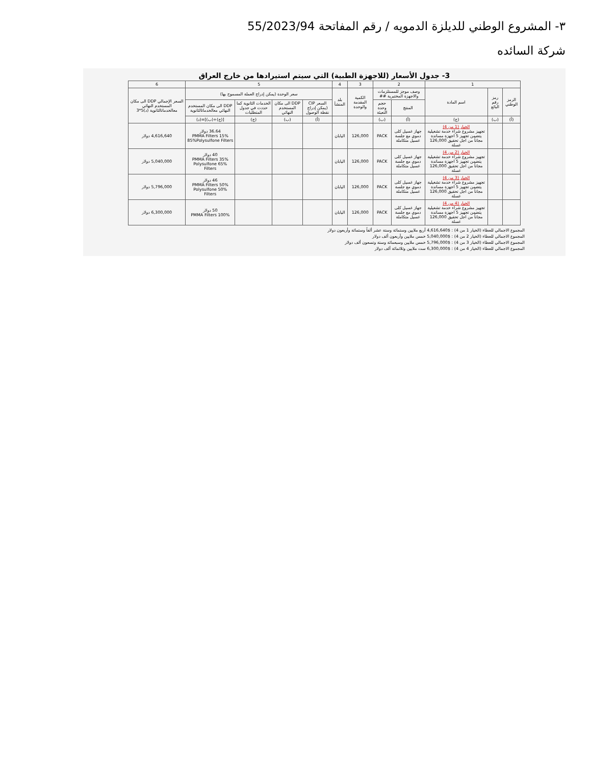٣- المشروع الوطني للديلزة الدمويه / رقم المفاتحة 55/2023/94
شركة السائده
3- جدول الأسعار (للاجهزة الطبية) التي سيتم استيرادها من خارج العراق
| 1 | | | 2 | | 3 | 4 | 5 | | | | 6 |
| --- | --- | --- | --- | --- | --- | --- | --- | --- | --- | --- | --- |
| الرمز الوطني | رمز رقم البائع | اسم المادة | وصف موجز للمستلزمات والاجهزة المختبرية ## | | الكمية المقدمة والوحدة | بلد المنشأ | سعر الوحدة (يمكن إدراج العملة المسموح بها) | | | | السعر الإجمالي DDP الى مكان المستخدم النهائي معالخدماتالثانوية (د)5*3 |
| | | | المنتج | حجم وحدة التعبئة | | | السعر CIP (يمكن إدراج نقطة الوصول | DDP الى مكان المستخدم النهائي | الخدمات الثانوية كما حددت في جدول المتطلبات | DDP الى مكان المستخدم النهائي معالخدماتالثانوية | |
| (أ) | (ب) | (ج) | (أ) | (ب) | | | (أ) | (ب) | (ج) | [(ج)+(ب)]=(د) | |
| | | الخيار (1 من 4) تجهيز مشروع شراء خدمة تشغيلية يتضمن تجهيز 5 اجهزة مساندة مجاناً من اجل تحقيق 126,000 غسلة | جهاز غسيل كلى دموي مع جلسة غسيل متكاملة | PACK | 126,000 | اليابان | | | | 36.64 دولار 15% PMMA Filters 85%Polysulfone Filters | 4,616,640 دولار |
| | | الخيار (2 من 4) تجهيز مشروع شراء خدمة تشغيلية يتضمن تجهيز 5 اجهزة مساندة مجاناً من اجل تحقيق 126,000 غسلة | جهاز غسيل كلى دموي مع جلسة غسيل متكاملة | PACK | 126,000 | اليابان | | | | 40 دولار 35% PMMA Filters 65% Polysulfone Filters | 5,040,000 دولار |
| | | الخيار (3 من 4) تجهيز مشروع شراء خدمة تشغيلية يتضمن تجهيز 5 اجهزة مساندة مجاناً من اجل تحقيق 126,000 غسلة | جهاز غسيل كلى دموي مع جلسة غسيل متكاملة | PACK | 126,000 | اليابان | | | | 46 دولار 50% PMMA Filters 50% Polysulfone Filters | 5,796,000 دولار |
| | | الخيار (4 من 4) تجهيز مشروع شراء خدمة تشغيلية يتضمن تجهيز 5 اجهزة مساندة مجاناً من اجل تحقيق 126,000 غسلة | جهاز غسيل كلى دموي مع جلسة غسيل متكاملة | PACK | 126,000 | اليابان | | | | 50 دولار 100% PMMA Filters | 6,300,000 دولار |
المجموع الاجمالي للعطاء (الخيار 1 من 4) : $4,616,640 أربع ملايين وستمائة وستة عشر ألفاً وستمائة وأربعون دولار
المجموع الاجمالي للعطاء (الخيار 2 من 4) : $5,040,000 خمس ملايين وأربعون ألف دولار
المجموع الاجمالي للعطاء (الخيار 3 من 4) : $5,796,000 خمس ملايين وسبعمائة وستة وتسعون ألف دولار
المجموع الاجمالي للعطاء (الخيار 4 من 4) : $6,300,000 ست ملايين وثلاثمائة ألف دولار